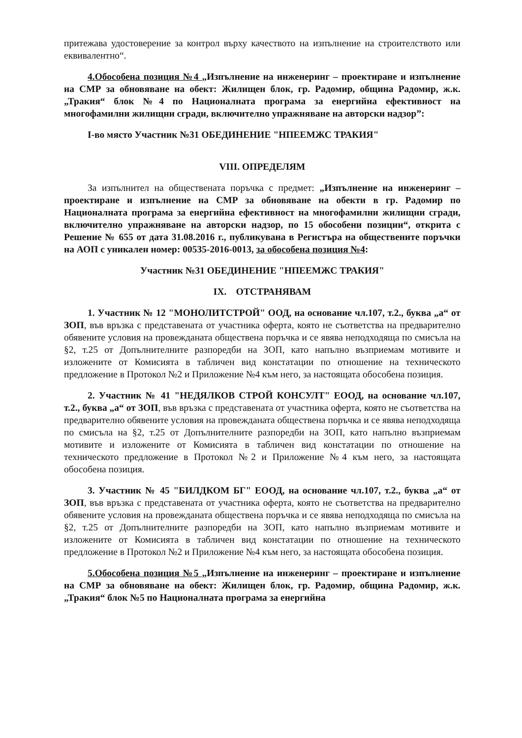притежава удостоверение за контрол върху качеството на изпълнение на строителството или еквивалентно“.
4.Обособена позиция №4 „Изпълнение на инженеринг – проектиране и изпълнение на СМР за обновяване на обект: Жилищен блок, гр. Радомир, община Радомир, ж.к. „Тракия“ блок №4 по Националната програма за енергийна ефективност на многофамилни жилищни сгради, включително упражняване на авторски надзор”:
I-во място Участник №31 ОБЕДИНЕНИЕ "НПЕЕМЖС ТРАКИЯ"
VIII. ОПРЕДЕЛЯМ
За изпълнител на обществената поръчка с предмет: „Изпълнение на инженеринг – проектиране и изпълнение на СМР за обновяване на обекти в гр. Радомир по Националната програма за енергийна ефективност на многофамилни жилищни сгради, включително упражняване на авторски надзор, по 15 обособени позиции“, открита с Решение № 655 от дата 31.08.2016 г., публикувана в Регистъра на обществените поръчки на АОП с уникален номер: 00535-2016-0013, за обособена позиция №4:
Участник №31 ОБЕДИНЕНИЕ "НПЕЕМЖС ТРАКИЯ"
IX. ОТСТРАНЯВАМ
1. Участник № 12 "МОНОЛИТСТРОЙ" ООД, на основание чл.107, т.2., буква „а“ от ЗОП, във връзка с представената от участника оферта, която не съответства на предварително обявените условия на провежданата обществена поръчка и се явява неподходяща по смисъла на §2, т.25 от Допълнителните разпоредби на ЗОП, като напълно възприемам мотивите и изложените от Комисията в табличен вид констатации по отношение на техническото предложение в Протокол №2 и Приложение №4 към него, за настоящата обособена позиция.
2. Участник № 41 "НЕДЯЛКОВ СТРОЙ КОНСУЛТ" ЕООД, на основание чл.107, т.2., буква „а“ от ЗОП, във връзка с представената от участника оферта, която не съответства на предварително обявените условия на провежданата обществена поръчка и се явява неподходяща по смисъла на §2, т.25 от Допълнителните разпоредби на ЗОП, като напълно възприемам мотивите и изложените от Комисията в табличен вид констатации по отношение на техническото предложение в Протокол №2 и Приложение №4 към него, за настоящата обособена позиция.
3. Участник № 45 "БИЛДКОМ БГ" ЕООД, на основание чл.107, т.2., буква „а“ от ЗОП, във връзка с представената от участника оферта, която не съответства на предварително обявените условия на провежданата обществена поръчка и се явява неподходяща по смисъла на §2, т.25 от Допълнителните разпоредби на ЗОП, като напълно възприемам мотивите и изложените от Комисията в табличен вид констатации по отношение на техническото предложение в Протокол №2 и Приложение №4 към него, за настоящата обособена позиция.
5.Обособена позиция №5 „Изпълнение на инженеринг – проектиране и изпълнение на СМР за обновяване на обект: Жилищен блок, гр. Радомир, община Радомир, ж.к. „Тракия“ блок №5 по Националната програма за енергийна